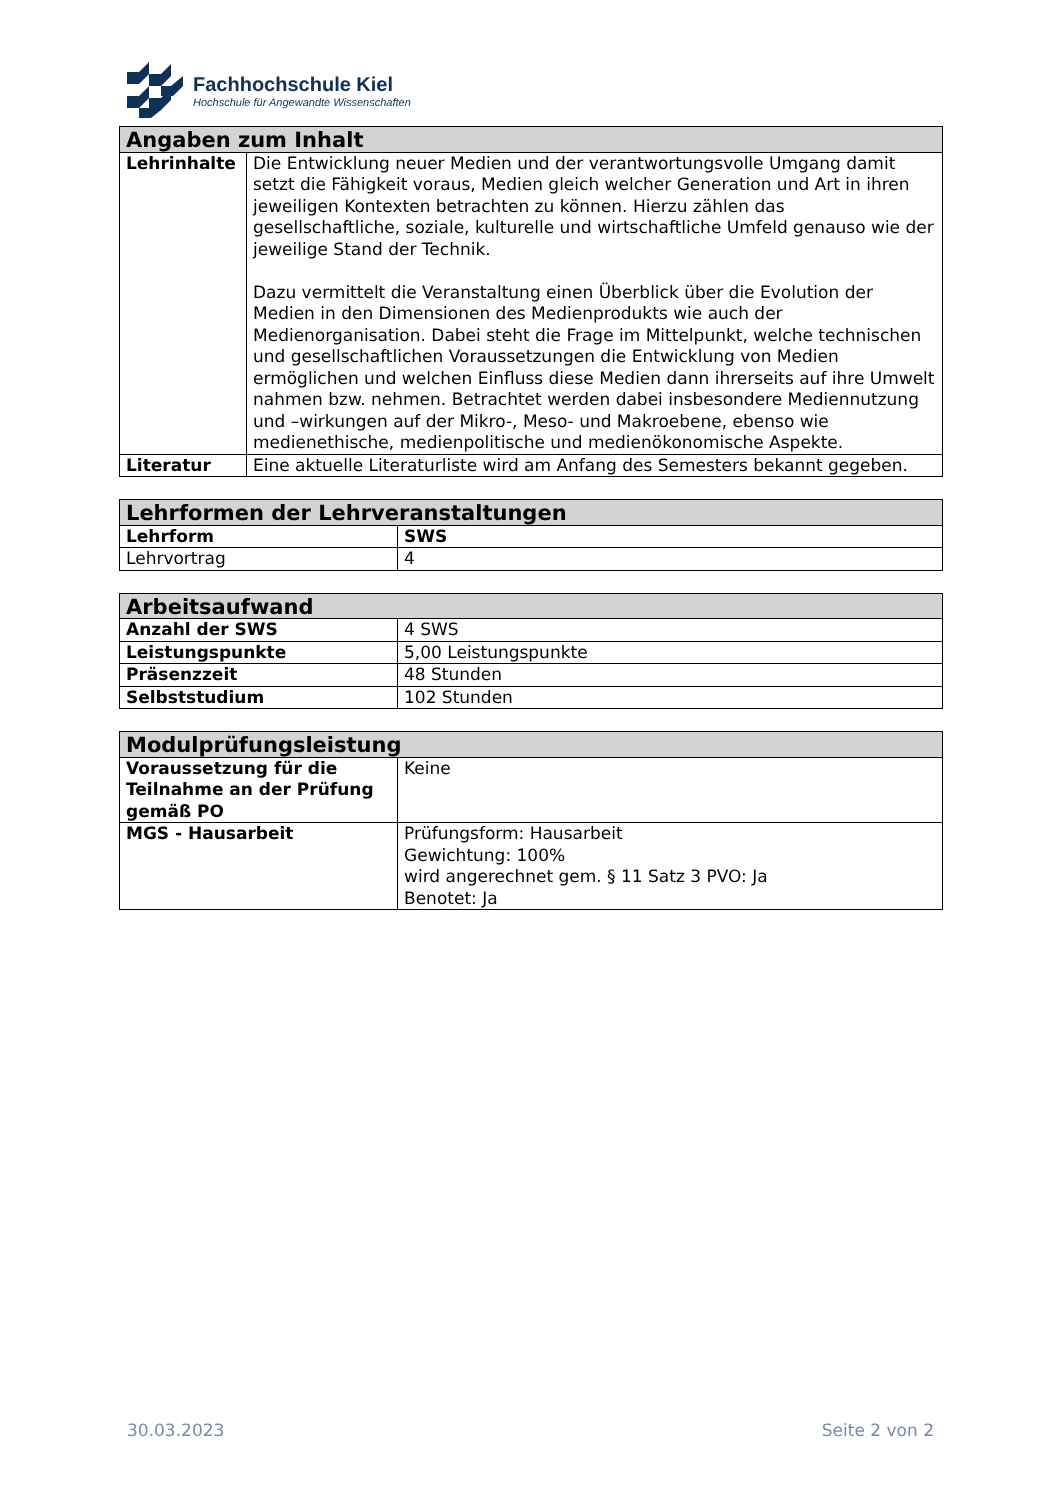Fachhochschule Kiel
Hochschule für Angewandte Wissenschaften
| Angaben zum Inhalt | |
| --- | --- |
| Lehrinhalte | Die Entwicklung neuer Medien und der verantwortungsvolle Umgang damit setzt die Fähigkeit voraus, Medien gleich welcher Generation und Art in ihren jeweiligen Kontexten betrachten zu können. Hierzu zählen das gesellschaftliche, soziale, kulturelle und wirtschaftliche Umfeld genauso wie der jeweilige Stand der Technik. Dazu vermittelt die Veranstaltung einen Überblick über die Evolution der Medien in den Dimensionen des Medienprodukts wie auch der Medienorganisation. Dabei steht die Frage im Mittelpunkt, welche technischen und gesellschaftlichen Voraussetzungen die Entwicklung von Medien ermöglichen und welchen Einfluss diese Medien dann ihrerseits auf ihre Umwelt nahmen bzw. nehmen. Betrachtet werden dabei insbesondere Mediennutzung und –wirkungen auf der Mikro-, Meso- und Makroebene, ebenso wie medienethische, medienpolitische und medienökonomische Aspekte. |
| Literatur | Eine aktuelle Literaturliste wird am Anfang des Semesters bekannt gegeben. |
| Lehrformen der Lehrveranstaltungen | |
| --- | --- |
| Lehrform | SWS |
| Lehrvortrag | 4 |
| Arbeitsaufwand | |
| --- | --- |
| Anzahl der SWS | 4 SWS |
| Leistungspunkte | 5,00 Leistungspunkte |
| Präsenzzeit | 48 Stunden |
| Selbststudium | 102 Stunden |
| Modulprüfungsleistung | |
| --- | --- |
| Voraussetzung für die Teilnahme an der Prüfung gemäß PO | Keine |
| MGS - Hausarbeit | Prüfungsform: Hausarbeit Gewichtung: 100% wird angerechnet gem. § 11 Satz 3 PVO: Ja Benotet: Ja |
30.03.2023 Seite 2 von 2